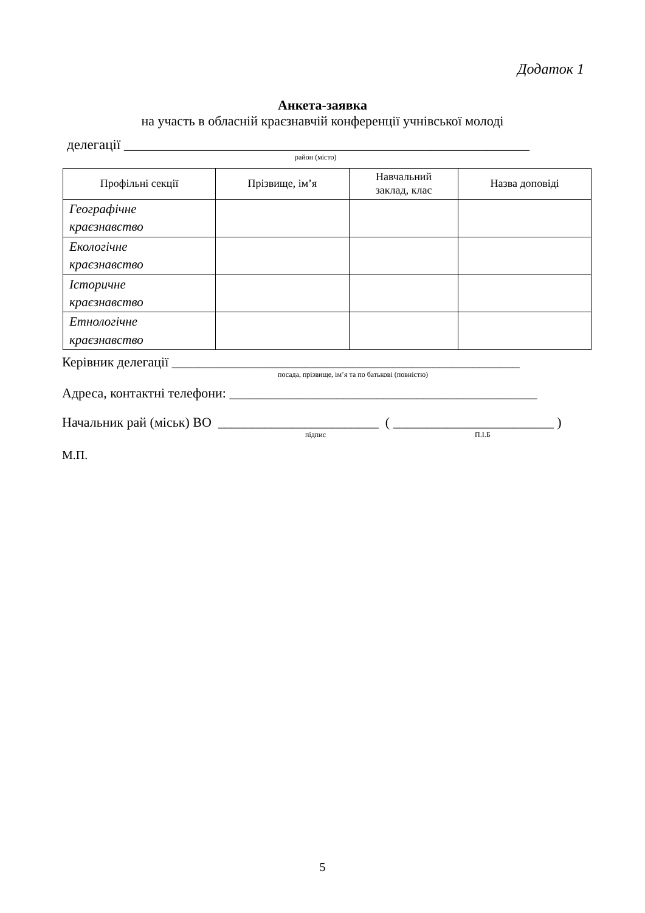Додаток 1
Анкета-заявка
на участь в обласній краєзнавчій конференції учнівської молоді
делегації __________________________________________________________
район (місто)
| Профільні секції | Прізвище, ім’я | Навчальний заклад, клас | Назва доповіді |
| --- | --- | --- | --- |
| Географічне краєзнавство | | | |
| Екологічне краєзнавство | | | |
| Історичне краєзнавство | | | |
| Етнологічне краєзнавство | | | |
Керівник делегації ____________________________________________________
посада, прізвище, ім’я та по батькові (повністю)
Адреса, контактні телефони: ______________________________________________
Начальник рай (міськ) ВО ________________________ ( ________________________ )
підпис П.І.Б
М.П.
5